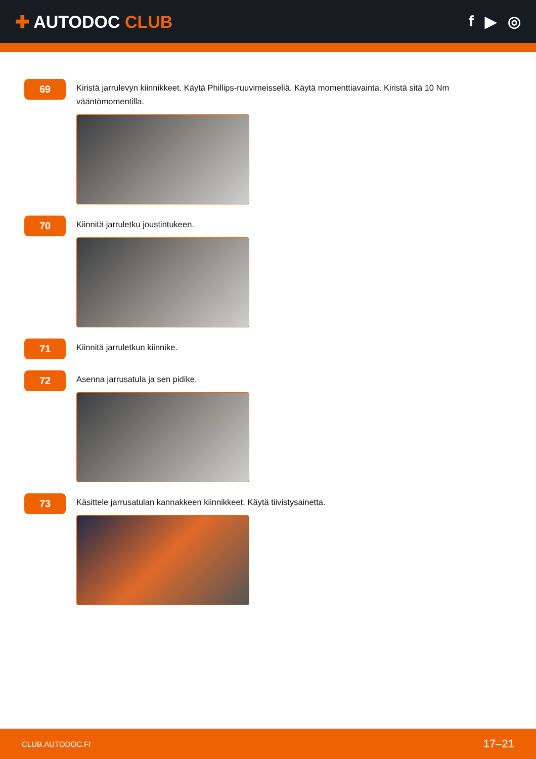✚ AUTODOC CLUB
f ▶ ◎
69
Kiristä jarrulevyn kiinnikkeet. Käytä Phillips-ruuvimeisseliä. Käytä momenttiavainta. Kiristä sitä 10 Nm vääntömomentilla.
70
Kiinnitä jarruletku joustintukeen.
71
Kiinnitä jarruletkun kiinnike.
72
Asenna jarrusatula ja sen pidike.
73
Käsittele jarrusatulan kannakkeen kiinnikkeet. Käytä tiivistysainetta.
CLUB.AUTODOC.FI
17–21